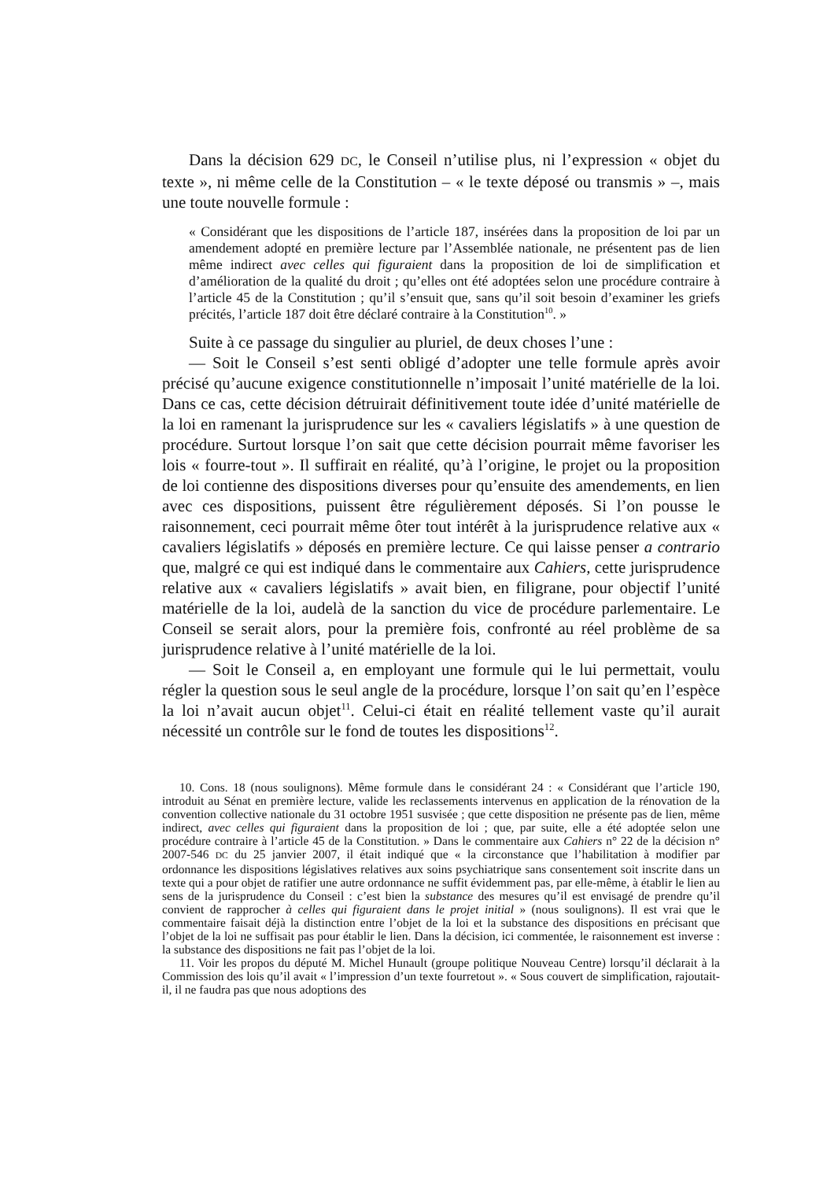Dans la décision 629 DC, le Conseil n’utilise plus, ni l’expression « objet du texte », ni même celle de la Constitution – « le texte déposé ou transmis » –, mais une toute nouvelle formule :
« Considérant que les dispositions de l’article 187, insérées dans la proposition de loi par un amendement adopté en première lecture par l’Assemblée nationale, ne présentent pas de lien même indirect avec celles qui figuraient dans la proposition de loi de simplification et d’amélioration de la qualité du droit ; qu’elles ont été adoptées selon une procédure contraire à l’article 45 de la Constitution ; qu’il s’ensuit que, sans qu’il soit besoin d’examiner les griefs précités, l’article 187 doit être déclaré contraire à la Constitution<sup>10</sup>. »
Suite à ce passage du singulier au pluriel, de deux choses l’une :
— Soit le Conseil s’est senti obligé d’adopter une telle formule après avoir précisé qu’aucune exigence constitutionnelle n’imposait l’unité matérielle de la loi. Dans ce cas, cette décision détruirait définitivement toute idée d’unité matérielle de la loi en ramenant la jurisprudence sur les « cavaliers législatifs » à une question de procédure. Surtout lorsque l’on sait que cette décision pourrait même favoriser les lois « fourre-tout ». Il suffirait en réalité, qu’à l’origine, le projet ou la proposition de loi contienne des dispositions diverses pour qu’ensuite des amendements, en lien avec ces dispositions, puissent être régulièrement déposés. Si l’on pousse le raisonnement, ceci pourrait même ôter tout intérêt à la jurisprudence relative aux « cavaliers législatifs » déposés en première lecture. Ce qui laisse penser a contrario que, malgré ce qui est indiqué dans le commentaire aux Cahiers, cette jurisprudence relative aux « cavaliers législatifs » avait bien, en filigrane, pour objectif l’unité matérielle de la loi, audelà de la sanction du vice de procédure parlementaire. Le Conseil se serait alors, pour la première fois, confronté au réel problème de sa jurisprudence relative à l’unité matérielle de la loi.
— Soit le Conseil a, en employant une formule qui le lui permettait, voulu régler la question sous le seul angle de la procédure, lorsque l’on sait qu’en l’espèce la loi n’avait aucun objet<sup>11</sup>. Celui-ci était en réalité tellement vaste qu’il aurait nécessité un contrôle sur le fond de toutes les dispositions<sup>12</sup>.
10. Cons. 18 (nous soulignons). Même formule dans le considérant 24 : « Considérant que l’article 190, introduit au Sénat en première lecture, valide les reclassements intervenus en application de la rénovation de la convention collective nationale du 31 octobre 1951 susvisée ; que cette disposition ne présente pas de lien, même indirect, avec celles qui figuraient dans la proposition de loi ; que, par suite, elle a été adoptée selon une procédure contraire à l’article 45 de la Constitution. » Dans le commentaire aux Cahiers n° 22 de la décision n° 2007-546 DC du 25 janvier 2007, il était indiqué que « la circonstance que l’habilitation à modifier par ordonnance les dispositions législatives relatives aux soins psychiatrique sans consentement soit inscrite dans un texte qui a pour objet de ratifier une autre ordonnance ne suffit évidemment pas, par elle-même, à établir le lien au sens de la jurisprudence du Conseil : c’est bien la substance des mesures qu’il est envisagé de prendre qu’il convient de rapprocher à celles qui figuraient dans le projet initial » (nous soulignons). Il est vrai que le commentaire faisait déjà la distinction entre l’objet de la loi et la substance des dispositions en précisant que l’objet de la loi ne suffisait pas pour établir le lien. Dans la décision, ici commentée, le raisonnement est inverse : la substance des dispositions ne fait pas l’objet de la loi.
11. Voir les propos du député M. Michel Hunault (groupe politique Nouveau Centre) lorsqu’il déclarait à la Commission des lois qu’il avait « l’impression d’un texte fourretout ». « Sous couvert de simplification, rajoutait-il, il ne faudra pas que nous adoptions des